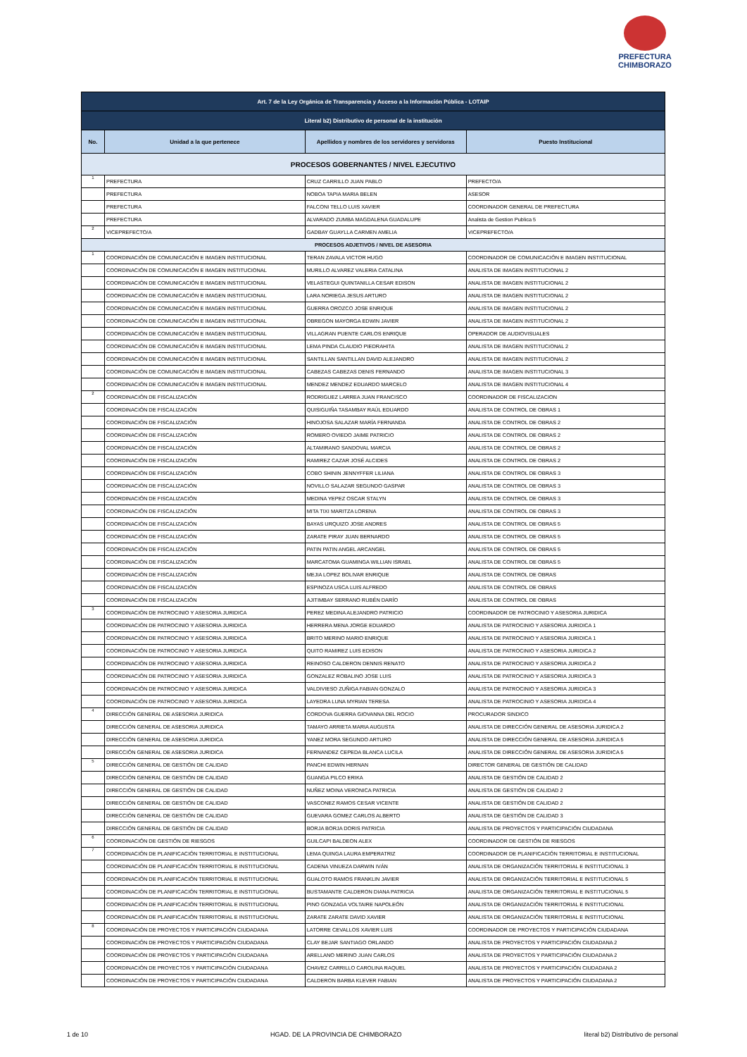PREFECTURA
CHIMBORAZO
| Art. 7 de la Ley Orgánica de Transparencia y Acceso a la Información Pública - LOTAIP | | | |
| Literal b2) Distributivo de personal de la institución | | | |
| No. | Unidad a la que pertenece | Apellidos y nombres de los servidores y servidoras | Puesto Institucional |
| PROCESOS GOBERNANTES / NIVEL EJECUTIVO | | | |
| 1 | PREFECTURA | CRUZ CARRILLO JUAN PABLO | PREFECTO/A |
| | PREFECTURA | NOBOA TAPIA MARIA BELEN | ASESOR |
| | PREFECTURA | FALCONI TELLO LUIS XAVIER | COORDINADOR GENERAL DE PREFECTURA |
| | PREFECTURA | ALVARADO ZUMBA MAGDALENA GUADALUPE | Analista de Gestion Publica 5 |
| 2 | VICEPREFECTO/A | GADBAY GUAYLLA CARMEN AMELIA | VICEPREFECTO/A |
| PROCESOS ADJETIVOS / NIVEL DE ASESORIA | | | |
| 1 | COORDINACIÓN DE COMUNICACIÓN E IMAGEN INSTITUCIONAL | TERAN ZAVALA VICTOR HUGO | COORDINADOR DE COMUNICACIÓN E IMAGEN INSTITUCIONAL |
| | COORDINACIÓN DE COMUNICACIÓN E IMAGEN INSTITUCIONAL | MURILLO ALVAREZ VALERIA CATALINA | ANALISTA DE IMAGEN INSTITUCIONAL 2 |
| | COORDINACIÓN DE COMUNICACIÓN E IMAGEN INSTITUCIONAL | VELASTEGUI QUINTANILLA CESAR EDISON | ANALISTA DE IMAGEN INSTITUCIONAL 2 |
| | COORDINACIÓN DE COMUNICACIÓN E IMAGEN INSTITUCIONAL | LARA NORIEGA JESUS ARTURO | ANALISTA DE IMAGEN INSTITUCIONAL 2 |
| | COORDINACIÓN DE COMUNICACIÓN E IMAGEN INSTITUCIONAL | GUERRA OROZCO JOSE ENRIQUE | ANALISTA DE IMAGEN INSTITUCIONAL 2 |
| | COORDINACIÓN DE COMUNICACIÓN E IMAGEN INSTITUCIONAL | OBREGON MAYORGA EDWIN JAVIER | ANALISTA DE IMAGEN INSTITUCIONAL 2 |
| | COORDINACIÓN DE COMUNICACIÓN E IMAGEN INSTITUCIONAL | VILLAGRAN PUENTE CARLOS ENRIQUE | OPERADOR DE AUDIOVISUALES |
| | COORDINACIÓN DE COMUNICACIÓN E IMAGEN INSTITUCIONAL | LEMA PINDA CLAUDIO PIEDRAHITA | ANALISTA DE IMAGEN INSTITUCIONAL 2 |
| | COORDINACIÓN DE COMUNICACIÓN E IMAGEN INSTITUCIONAL | SANTILLAN SANTILLAN DAVID ALEJANDRO | ANALISTA DE IMAGEN INSTITUCIONAL 2 |
| | COORDINACIÓN DE COMUNICACIÓN E IMAGEN INSTITUCIONAL | CABEZAS CABEZAS DENIS FERNANDO | ANALISTA DE IMAGEN INSTITUCIONAL 3 |
| | COORDINACIÓN DE COMUNICACIÓN E IMAGEN INSTITUCIONAL | MENDEZ MENDEZ EDUARDO MARCELO | ANALISTA DE IMAGEN INSTITUCIONAL 4 |
| 2 | COORDINACIÓN DE FISCALIZACIÓN | RODRIGUEZ LARREA JUAN FRANCISCO | COORDINADOR DE FISCALIZACION |
| | COORDINACIÓN DE FISCALIZACIÓN | QUISIGUIÑA TASAMBAY RAÚL EDUARDO | ANALISTA DE CONTROL DE OBRAS 1 |
| | COORDINACIÓN DE FISCALIZACIÓN | HINOJOSA SALAZAR MARÍA FERNANDA | ANALISTA DE CONTROL DE OBRAS 2 |
| | COORDINACIÓN DE FISCALIZACIÓN | ROMERO OVIEDO JAIME PATRICIO | ANALISTA DE CONTROL DE OBRAS 2 |
| | COORDINACIÓN DE FISCALIZACIÓN | ALTAMIRANO SANDOVAL MARCIA | ANALISTA DE CONTROL DE OBRAS 2 |
| | COORDINACIÓN DE FISCALIZACIÓN | RAMIREZ CAZAR JOSÉ ALCIDES | ANALISTA DE CONTROL DE OBRAS 2 |
| | COORDINACIÓN DE FISCALIZACIÓN | COBO SHININ JENNYFFER LILIANA | ANALISTA DE CONTROL DE OBRAS 3 |
| | COORDINACIÓN DE FISCALIZACIÓN | NOVILLO SALAZAR SEGUNDO GASPAR | ANALISTA DE CONTROL DE OBRAS 3 |
| | COORDINACIÓN DE FISCALIZACIÓN | MEDINA YEPEZ OSCAR STALYN | ANALISTA DE CONTROL DE OBRAS 3 |
| | COORDINACIÓN DE FISCALIZACIÓN | MITA TIXI MARITZA LORENA | ANALISTA DE CONTROL DE OBRAS 3 |
| | COORDINACIÓN DE FISCALIZACIÓN | BAYAS URQUIZO JOSE ANDRES | ANALISTA DE CONTROL DE OBRAS 5 |
| | COORDINACIÓN DE FISCALIZACIÓN | ZARATE PIRAY JUAN BERNARDO | ANALISTA DE CONTROL DE OBRAS 5 |
| | COORDINACIÓN DE FISCALIZACIÓN | PATIN PATIN ANGEL ARCANGEL | ANALISTA DE CONTROL DE OBRAS 5 |
| | COORDINACIÓN DE FISCALIZACIÓN | MARCATOMA GUAMINGA WILLIAN ISRAEL | ANALISTA DE CONTROL DE OBRAS 5 |
| | COORDINACIÓN DE FISCALIZACIÓN | MEJIA LOPEZ BOLIVAR ENRIQUE | ANALISTA DE CONTROL DE OBRAS |
| | COORDINACIÓN DE FISCALIZACIÓN | ESPINOZA USCA LUIS ALFREDO | ANALISTA DE CONTROL DE OBRAS |
| | COORDINACIÓN DE FISCALIZACIÓN | AJITIMBAY SERRANO RUBÉN DARÍO | ANALISTA DE CONTROL DE OBRAS |
| 3 | COORDINACIÓN DE PATROCINIO Y ASESORIA JURIDICA | PEREZ MEDINA ALEJANDRO PATRICIO | COORDINADOR DE PATROCINIO Y ASESORIA JURIDICA |
| | COORDINACIÓN DE PATROCINIO Y ASESORIA JURIDICA | HERRERA MENA JORGE EDUARDO | ANALISTA DE PATROCINIO Y ASESORIA JURIDICA 1 |
| | COORDINACIÓN DE PATROCINIO Y ASESORIA JURIDICA | BRITO MERINO MARIO ENRIQUE | ANALISTA DE PATROCINIO Y ASESORIA JURIDICA 1 |
| | COORDINACIÓN DE PATROCINIO Y ASESORIA JURIDICA | QUITO RAMIREZ LUIS EDISON | ANALISTA DE PATROCINIO Y ASESORIA JURIDICA 2 |
| | COORDINACIÓN DE PATROCINIO Y ASESORIA JURIDICA | REINOSO CALDERON DENNIS RENATO | ANALISTA DE PATROCINIO Y ASESORIA JURIDICA 2 |
| | COORDINACIÓN DE PATROCINIO Y ASESORIA JURIDICA | GONZALEZ ROBALINO JOSE LUIS | ANALISTA DE PATROCINIO Y ASESORIA JURIDICA 3 |
| | COORDINACIÓN DE PATROCINIO Y ASESORIA JURIDICA | VALDIVIESO ZUÑIGA FABIAN GONZALO | ANALISTA DE PATROCINIO Y ASESORIA JURIDICA 3 |
| | COORDINACIÓN DE PATROCINIO Y ASESORIA JURIDICA | LAYEDRA LUNA MYRIAN TERESA | ANALISTA DE PATROCINIO Y ASESORIA JURIDICA 4 |
| 4 | DIRECCIÓN GENERAL DE ASESORIA JURIDICA | CORDOVA GUERRA GIOVANNA DEL ROCIO | PROCURADOR SINDICO |
| | DIRECCIÓN GENERAL DE ASESORIA JURIDICA | TAMAYO ARRIETA MARIA AUGUSTA | ANALISTA DE DIRECCIÓN GENERAL DE ASESORIA JURIDICA 2 |
| | DIRECCIÓN GENERAL DE ASESORIA JURIDICA | YANEZ MORA SEGUNDO ARTURO | ANALISTA DE DIRECCIÓN GENERAL DE ASESORIA JURIDICA 5 |
| | DIRECCIÓN GENERAL DE ASESORIA JURIDICA | FERNANDEZ CEPEDA BLANCA LUCILA | ANALISTA DE DIRECCIÓN GENERAL DE ASESORIA JURIDICA 5 |
| 5 | DIRECCIÓN GENERAL DE GESTIÓN DE CALIDAD | PANCHI EDWIN HERNAN | DIRECTOR GENERAL DE GESTIÓN DE CALIDAD |
| | DIRECCIÓN GENERAL DE GESTIÓN DE CALIDAD | GUANGA PILCO ERIKA | ANALISTA DE GESTIÓN DE CALIDAD 2 |
| | DIRECCIÓN GENERAL DE GESTIÓN DE CALIDAD | NUÑEZ MOINA VERONICA PATRICIA | ANALISTA DE GESTIÓN DE CALIDAD 2 |
| | DIRECCIÓN GENERAL DE GESTIÓN DE CALIDAD | VASCONEZ RAMOS CESAR VICENTE | ANALISTA DE GESTIÓN DE CALIDAD 2 |
| | DIRECCIÓN GENERAL DE GESTIÓN DE CALIDAD | GUEVARA GOMEZ CARLOS ALBERTO | ANALISTA DE GESTIÓN DE CALIDAD 3 |
| | DIRECCIÓN GENERAL DE GESTIÓN DE CALIDAD | BORJA BORJA DORIS PATRICIA | ANALISTA DE PROYECTOS Y PARTICIPACIÓN CIUDADANA |
| 6 | COORDINACIÓN DE GESTIÓN DE RIESGOS | GUILCAPI BALDEON ALEX | COORDINADOR DE GESTIÓN DE RIESGOS |
| 7 | COORDINACIÓN DE PLANIFICACIÓN TERRITORIAL E INSTITUCIONAL | LEMA QUINGA LAURA EMPERATRIZ | COORDINADOR DE PLANIFICACIÓN TERRITORIAL E INSTITUCIONAL |
| | COORDINACIÓN DE PLANIFICACIÓN TERRITORIAL E INSTITUCIONAL | CADENA VINUEZA DARWIN IVÁN | ANALISTA DE ORGANIZACIÓN TERRITORIAL E INSTITUCIONAL 3 |
| | COORDINACIÓN DE PLANIFICACIÓN TERRITORIAL E INSTITUCIONAL | GUALOTO RAMOS FRANKLIN JAVIER | ANALISTA DE ORGANIZACIÓN TERRITORIAL E INSTITUCIONAL 5 |
| | COORDINACIÓN DE PLANIFICACIÓN TERRITORIAL E INSTITUCIONAL | BUSTAMANTE CALDERON DIANA PATRICIA | ANALISTA DE ORGANIZACIÓN TERRITORIAL E INSTITUCIONAL 5 |
| | COORDINACIÓN DE PLANIFICACIÓN TERRITORIAL E INSTITUCIONAL | PINO GONZAGA VOLTAIRE NAPOLEÓN | ANALISTA DE ORGANIZACIÓN TERRITORIAL E INSTITUCIONAL |
| | COORDINACIÓN DE PLANIFICACIÓN TERRITORIAL E INSTITUCIONAL | ZARATE ZARATE DAVID XAVIER | ANALISTA DE ORGANIZACIÓN TERRITORIAL E INSTITUCIONAL |
| 8 | COORDINACIÓN DE PROYECTOS Y PARTICIPACIÓN CIUDADANA | LATORRE CEVALLOS XAVIER LUIS | COORDINADOR DE PROYECTOS Y PARTICIPACIÓN CIUDADANA |
| | COORDINACIÓN DE PROYECTOS Y PARTICIPACIÓN CIUDADANA | CLAY BEJAR SANTIAGO ORLANDO | ANALISTA DE PROYECTOS Y PARTICIPACIÓN CIUDADANA 2 |
| | COORDINACIÓN DE PROYECTOS Y PARTICIPACIÓN CIUDADANA | ARELLANO MERINO JUAN CARLOS | ANALISTA DE PROYECTOS Y PARTICIPACIÓN CIUDADANA 2 |
| | COORDINACIÓN DE PROYECTOS Y PARTICIPACIÓN CIUDADANA | CHAVEZ CARRILLO CAROLINA RAQUEL | ANALISTA DE PROYECTOS Y PARTICIPACIÓN CIUDADANA 2 |
| | COORDINACIÓN DE PROYECTOS Y PARTICIPACIÓN CIUDADANA | CALDERON BARBA KLEVER FABIAN | ANALISTA DE PROYECTOS Y PARTICIPACIÓN CIUDADANA 2 |
1 de 10 HGAD. DE LA PROVINCIA DE CHIMBORAZO literal b2) Distributivo de personal